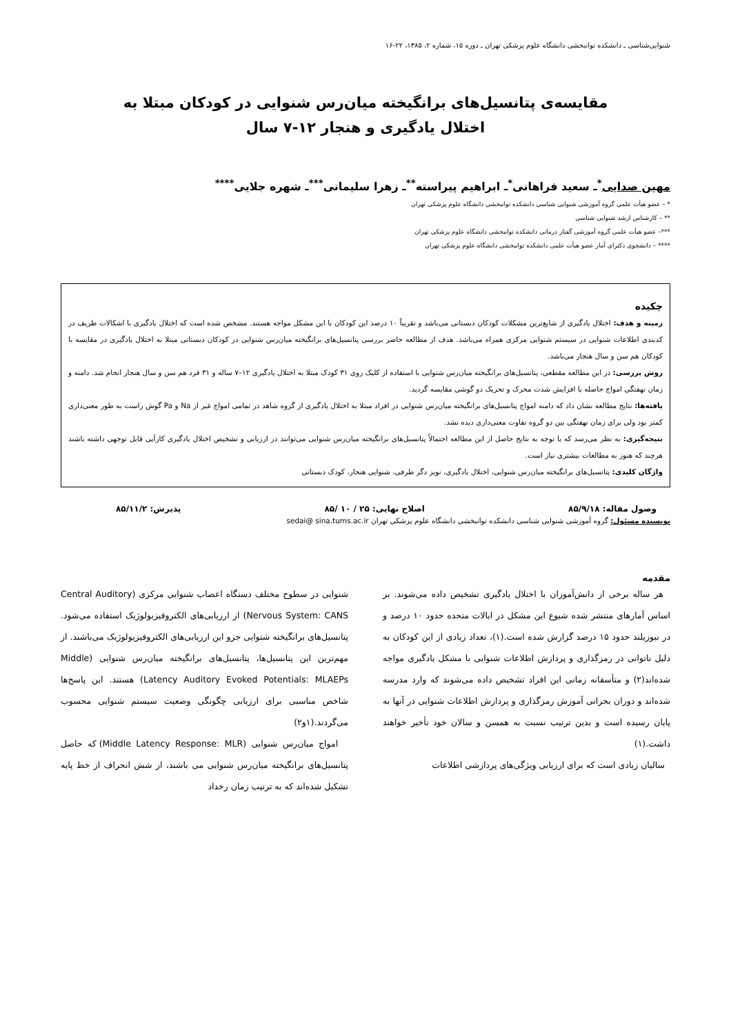شنوایی‌شناسی ـ دانشکده توانبخشی دانشگاه علوم پزشکی تهران ـ دوره ۱۵، شماره ۲، ۱۳۸۵، ۲۲-۱۶
مقایسه‌ی پتانسیل‌های برانگیخته میان‌رس شنوایی در کودکان مبتلا به
اختلال یادگیری و هنجار ۱۲-۷ سال
مهین صدایی<sup>*</sup>ـ سعید فراهانی<sup>*</sup>ـ ابراهیم پیراسته<sup>**</sup>ـ زهرا سلیمانی<sup>***</sup>ـ شهره جلایی<sup>****</sup>
* – عضو هیأت علمی گروه آموزشی شنوایی شناسی دانشکده توانبخشی دانشگاه علوم پزشکی تهران
** – کارشناس ارشد شنوایی شناسی
***– عضو هیأت علمی گروه آموزشی گفتار درمانی دانشکده توانبخشی دانشگاه علوم پزشکی تهران
**** – دانشجوی دکترای آمار عضو هیأت علمی دانشکده توانبخشی دانشگاه علوم پزشکی تهران
چکیده
زمینه و هدف: اختلال یادگیری از شایع‌ترین مشکلات کودکان دبستانی می‌باشد و تقریباً ۱۰ درصد این کودکان با این مشکل مواجه هستند. مشخص شده است که اختلال یادگیری با اشکالات ظریف در کدبندی اطلاعات شنوایی در سیستم شنوایی مرکزی همراه می‌باشد. هدف از مطالعه حاضر بررسی پتانسیل‌های برانگیخته میان‌رس شنوایی در کودکان دبستانی مبتلا به اختلال یادگیری در مقایسه با کودکان هم سن و سال هنجار می‌باشد.
روش بررسی: در این مطالعه مقطعی، پتانسیل‌های برانگیخته میان‌رس شنوایی با استفاده از کلیک روی ۳۱ کودک مبتلا به اختلال یادگیری ۱۲–۷ ساله و ۳۱ فرد هم سن و سال هنجار انجام شد. دامنه و زمان نهفتگی امواج حاصله با افزایش شدت محرک و تحریک دو گوشی مقایسه گردید.
یافته‌ها: نتایج مطالعه نشان داد که دامنه امواج پتانسیل‌های برانگیخته میان‌رس شنوایی در افراد مبتلا به اختلال یادگیری از گروه شاهد در تمامی امواج غیر از Na و Pa گوش راست به طور معنی‌داری کمتر بود ولی برای زمان نهفتگی بین دو گروه تفاوت معنی‌داری دیده نشد.
نتیجه‌گیری: به نظر می‌رسد که با توجه به نتایج حاصل از این مطالعه احتمالاً پتانسیل‌های برانگیخته میان‌رس شنوایی می‌توانند در ارزیابی و تشخیص اختلال یادگیری کارآیی قابل توجهی داشته باشند هرچند که هنوز به مطالعات بیشتری نیاز است.
واژگان کلیدی: پتانسیل‌های برانگیخته میان‌رس شنوایی، اختلال یادگیری، نویز دگر طرفی، شنوایی هنجار، کودک دبستانی
وصول مقاله: ۸۵/۹/۱۸ اصلاح نهایی: ۲۵ / ۱۰ /۸۵ پذیرش: ۸۵/۱۱/۲
نویسنده مسئول: گروه آموزشی شنوایی شناسی دانشکده توانبخشی دانشگاه علوم پزشکی تهران sedai@ sina.tums.ac.ir
مقدمه
هر ساله برخی از دانش‌آموزان با اختلال یادگیری تشخیص داده می‌شوند. بر اساس آمارهای منتشر شده شیوع این مشکل در ایالات متحده حدود ۱۰ درصد و در نیوزیلند حدود ۱۵ درصد گزارش شده است.(۱)، تعداد زیادی از این کودکان به دلیل ناتوانی در رمزگذاری و پردازش اطلاعات شنوایی با مشکل یادگیری مواجه شده‌اند(۲) و متأسفانه زمانی این افراد تشخیص داده می‌شوند که وارد مدرسه شده‌اند و دوران بحرانی آموزش رمزگذاری و پردازش اطلاعات شنوایی در آنها به پایان رسیده است و بدین ترتیب نسبت به همسن و سالان خود تأخیر خواهند داشت.(۱)
سالیان زیادی است که برای ارزیابی ویژگی‌های پردازشی اطلاعات
شنوایی در سطوح مختلف دستگاه اعصاب شنوایی مرکزی (Central Auditory Nervous System: CANS) از ارزیابی‌های الکتروفیزیولوژیک استفاده می‌شود. پتانسیل‌های برانگیخته شنوایی جزو این ارزیابی‌های الکتروفیزیولوژیک می‌باشند. از مهم‌ترین این پتانسیل‌ها، پتانسیل‌های برانگیخته میان‌رس شنوایی (Middle Latency Auditory Evoked Potentials: MLAEPs) هستند. این پاسخ‌ها شاخص مناسبی برای ارزیابی چگونگی وضعیت سیستم شنوایی محسوب می‌گردند.(۱و۲)
امواج میان‌رس شنوایی (Middle Latency Response: MLR) که حاصل پتانسیل‌های برانگیخته میان‌رس شنوایی می باشند، از شش انحراف از خط پایه تشکیل شده‌اند که به ترتیب زمان رخداد